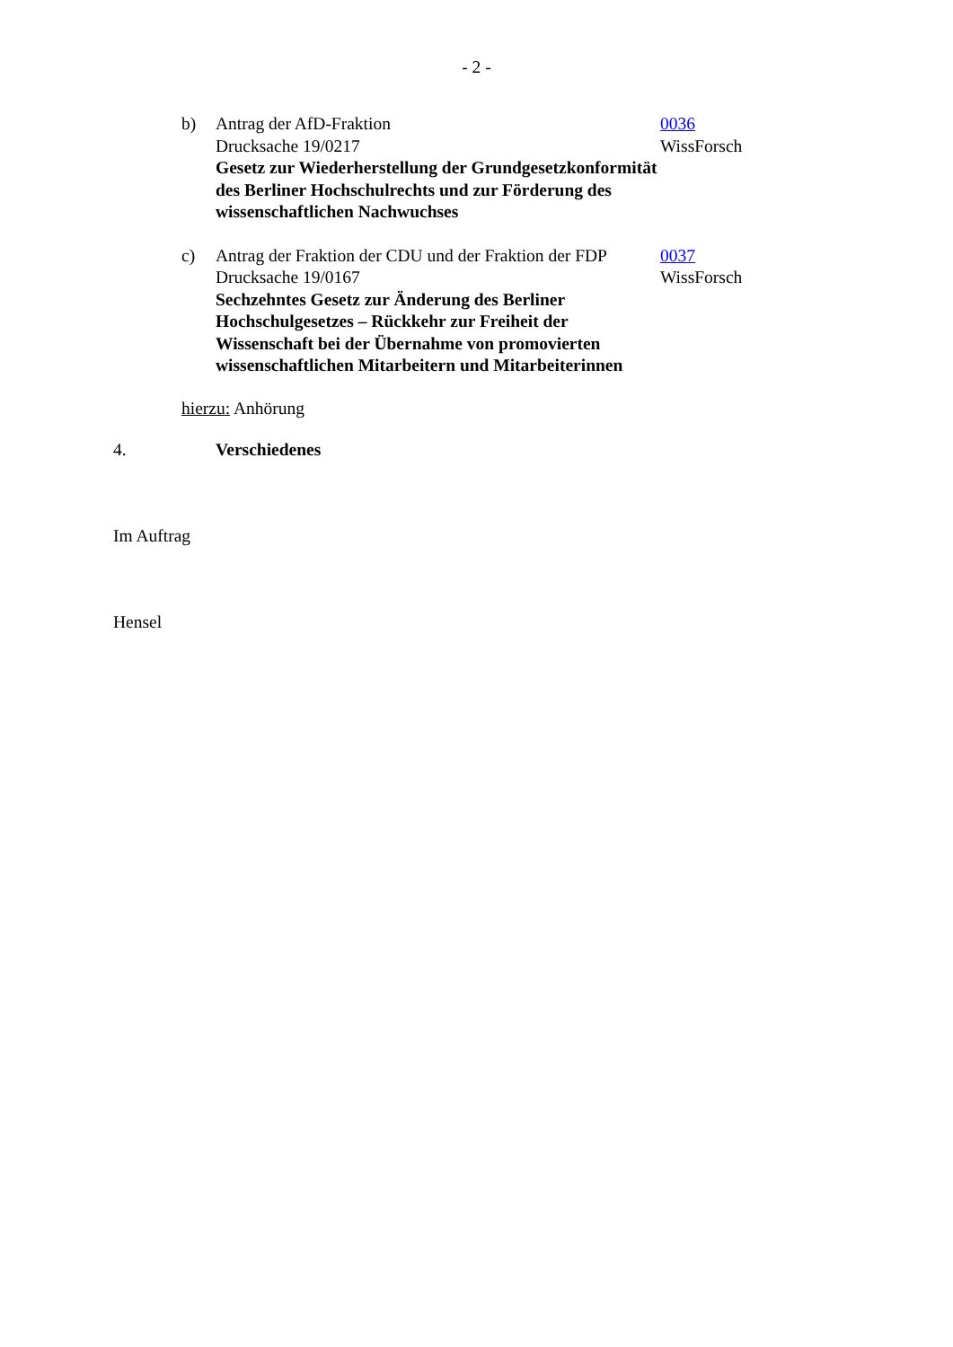- 2 -
b) Antrag der AfD-Fraktion
Drucksache 19/0217
Gesetz zur Wiederherstellung der Grundgesetzkonformität des Berliner Hochschulrechts und zur Förderung des wissenschaftlichen Nachwuchses
0036
WissForsch
c) Antrag der Fraktion der CDU und der Fraktion der FDP
Drucksache 19/0167
Sechzehntes Gesetz zur Änderung des Berliner Hochschulgesetzes – Rückkehr zur Freiheit der Wissenschaft bei der Übernahme von promovierten wissenschaftlichen Mitarbeitern und Mitarbeiterinnen
0037
WissForsch
hierzu: Anhörung
4. Verschiedenes
Im Auftrag
Hensel